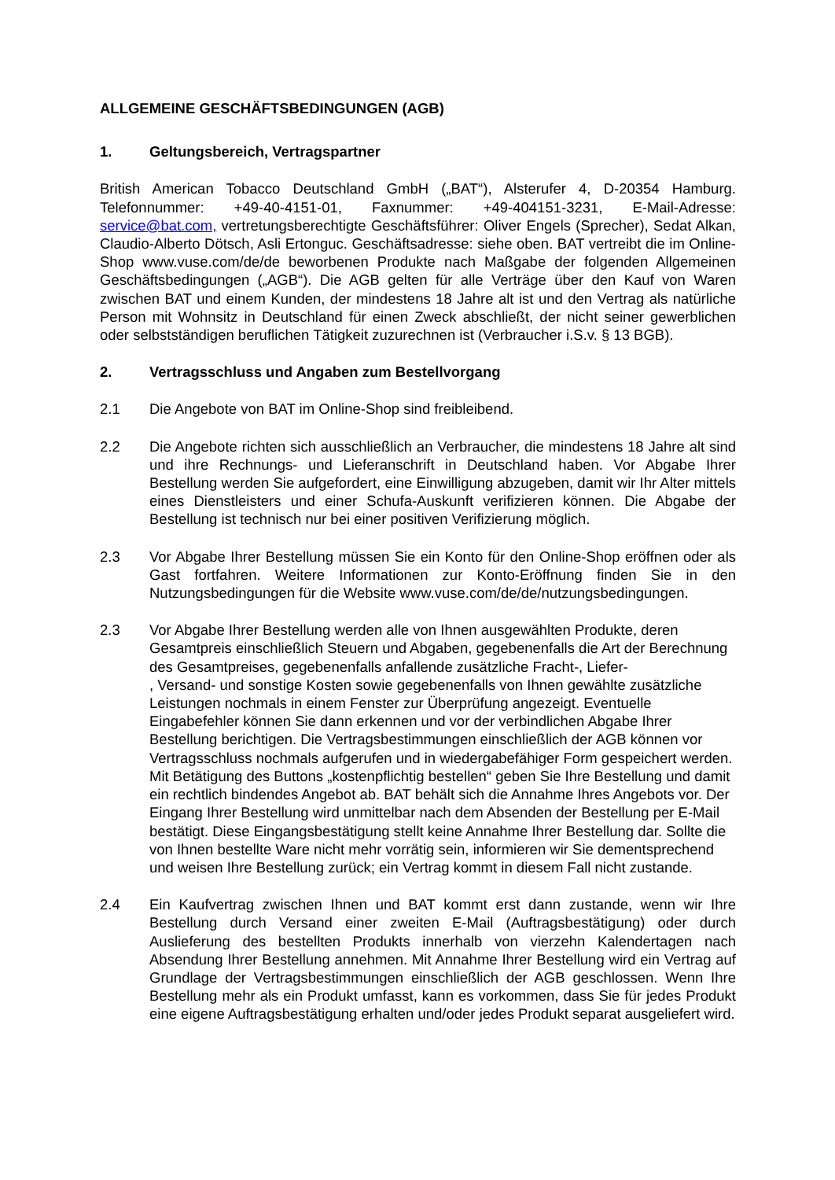ALLGEMEINE GESCHÄFTSBEDINGUNGEN (AGB)
1. Geltungsbereich, Vertragspartner
British American Tobacco Deutschland GmbH („BAT“), Alsterufer 4, D-20354 Hamburg. Telefonnummer: +49-40-4151-01, Faxnummer: +49-404151-3231, E-Mail-Adresse: service@bat.com, vertretungsberechtigte Geschäftsführer: Oliver Engels (Sprecher), Sedat Alkan, Claudio-Alberto Dötsch, Asli Ertonguc. Geschäftsadresse: siehe oben. BAT vertreibt die im Online-Shop www.vuse.com/de/de beworbenen Produkte nach Maßgabe der folgenden Allgemeinen Geschäftsbedingungen („AGB“). Die AGB gelten für alle Verträge über den Kauf von Waren zwischen BAT und einem Kunden, der mindestens 18 Jahre alt ist und den Vertrag als natürliche Person mit Wohnsitz in Deutschland für einen Zweck abschließt, der nicht seiner gewerblichen oder selbstständigen beruflichen Tätigkeit zuzurechnen ist (Verbraucher i.S.v. § 13 BGB).
2. Vertragsschluss und Angaben zum Bestellvorgang
2.1 Die Angebote von BAT im Online-Shop sind freibleibend.
2.2 Die Angebote richten sich ausschließlich an Verbraucher, die mindestens 18 Jahre alt sind und ihre Rechnungs- und Lieferanschrift in Deutschland haben. Vor Abgabe Ihrer Bestellung werden Sie aufgefordert, eine Einwilligung abzugeben, damit wir Ihr Alter mittels eines Dienstleisters und einer Schufa-Auskunft verifizieren können. Die Abgabe der Bestellung ist technisch nur bei einer positiven Verifizierung möglich.
2.3 Vor Abgabe Ihrer Bestellung müssen Sie ein Konto für den Online-Shop eröffnen oder als Gast fortfahren. Weitere Informationen zur Konto-Eröffnung finden Sie in den Nutzungsbedingungen für die Website www.vuse.com/de/de/nutzungsbedingungen.
2.3 Vor Abgabe Ihrer Bestellung werden alle von Ihnen ausgewählten Produkte, deren Gesamtpreis einschließlich Steuern und Abgaben, gegebenenfalls die Art der Berechnung des Gesamtpreises, gegebenenfalls anfallende zusätzliche Fracht-, Liefer-
, Versand- und sonstige Kosten sowie gegebenenfalls von Ihnen gewählte zusätzliche Leistungen nochmals in einem Fenster zur Überprüfung angezeigt. Eventuelle Eingabefehler können Sie dann erkennen und vor der verbindlichen Abgabe Ihrer Bestellung berichtigen. Die Vertragsbestimmungen einschließlich der AGB können vor Vertragsschluss nochmals aufgerufen und in wiedergabefähiger Form gespeichert werden. Mit Betätigung des Buttons „kostenpflichtig bestellen“ geben Sie Ihre Bestellung und damit ein rechtlich bindendes Angebot ab. BAT behält sich die Annahme Ihres Angebots vor. Der Eingang Ihrer Bestellung wird unmittelbar nach dem Absenden der Bestellung per E-Mail bestätigt. Diese Eingangsbestätigung stellt keine Annahme Ihrer Bestellung dar. Sollte die von Ihnen bestellte Ware nicht mehr vorrätig sein, informieren wir Sie dementsprechend und weisen Ihre Bestellung zurück; ein Vertrag kommt in diesem Fall nicht zustande.
2.4 Ein Kaufvertrag zwischen Ihnen und BAT kommt erst dann zustande, wenn wir Ihre Bestellung durch Versand einer zweiten E-Mail (Auftragsbestätigung) oder durch Auslieferung des bestellten Produkts innerhalb von vierzehn Kalendertagen nach Absendung Ihrer Bestellung annehmen. Mit Annahme Ihrer Bestellung wird ein Vertrag auf Grundlage der Vertragsbestimmungen einschließlich der AGB geschlossen. Wenn Ihre Bestellung mehr als ein Produkt umfasst, kann es vorkommen, dass Sie für jedes Produkt eine eigene Auftragsbestätigung erhalten und/oder jedes Produkt separat ausgeliefert wird.